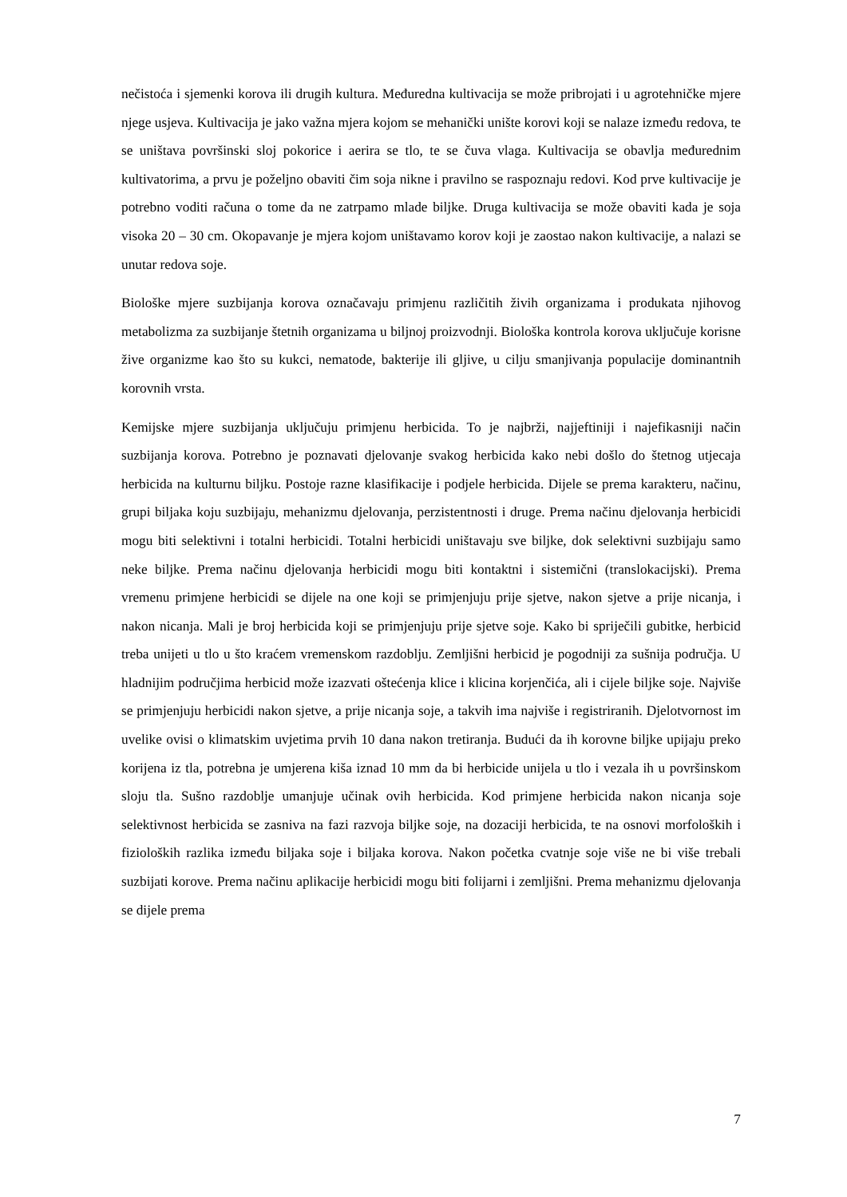nečistoća i sjemenki korova ili drugih kultura. Međuredna kultivacija se može pribrojati i u agrotehničke mjere njege usjeva. Kultivacija je jako važna mjera kojom se mehanički unište korovi koji se nalaze između redova, te se uništava površinski sloj pokorice i aerira se tlo, te se čuva vlaga. Kultivacija se obavlja međurednim kultivatorima, a prvu je poželjno obaviti čim soja nikne i pravilno se raspoznaju redovi. Kod prve kultivacije je potrebno voditi računa o tome da ne zatrpamo mlade biljke. Druga kultivacija se može obaviti kada je soja visoka 20 – 30 cm. Okopavanje je mjera kojom uništavamo korov koji je zaostao nakon kultivacije, a nalazi se unutar redova soje.
Biološke mjere suzbijanja korova označavaju primjenu različitih živih organizama i produkata njihovog metabolizma za suzbijanje štetnih organizama u biljnoj proizvodnji. Biološka kontrola korova uključuje korisne žive organizme kao što su kukci, nematode, bakterije ili gljive, u cilju smanjivanja populacije dominantnih korovnih vrsta.
Kemijske mjere suzbijanja uključuju primjenu herbicida. To je najbrži, najjeftiniji i najefikasniji način suzbijanja korova. Potrebno je poznavati djelovanje svakog herbicida kako nebi došlo do štetnog utjecaja herbicida na kulturnu biljku. Postoje razne klasifikacije i podjele herbicida. Dijele se prema karakteru, načinu, grupi biljaka koju suzbijaju, mehanizmu djelovanja, perzistentnosti i druge. Prema načinu djelovanja herbicidi mogu biti selektivni i totalni herbicidi. Totalni herbicidi uništavaju sve biljke, dok selektivni suzbijaju samo neke biljke. Prema načinu djelovanja herbicidi mogu biti kontaktni i sistemični (translokacijski). Prema vremenu primjene herbicidi se dijele na one koji se primjenjuju prije sjetve, nakon sjetve a prije nicanja, i nakon nicanja. Mali je broj herbicida koji se primjenjuju prije sjetve soje. Kako bi spriječili gubitke, herbicid treba unijeti u tlo u što kraćem vremenskom razdoblju. Zemljišni herbicid je pogodniji za sušnija područja. U hladnijim područjima herbicid može izazvati oštećenja klice i klicina korjenčića, ali i cijele biljke soje. Najviše se primjenjuju herbicidi nakon sjetve, a prije nicanja soje, a takvih ima najviše i registriranih. Djelotvornost im uvelike ovisi o klimatskim uvjetima prvih 10 dana nakon tretiranja. Budući da ih korovne biljke upijaju preko korijena iz tla, potrebna je umjerena kiša iznad 10 mm da bi herbicide unijela u tlo i vezala ih u površinskom sloju tla. Sušno razdoblje umanjuje učinak ovih herbicida. Kod primjene herbicida nakon nicanja soje selektivnost herbicida se zasniva na fazi razvoja biljke soje, na dozaciji herbicida, te na osnovi morfoloških i fizioloških razlika između biljaka soje i biljaka korova. Nakon početka cvatnje soje više ne bi više trebali suzbijati korove. Prema načinu aplikacije herbicidi mogu biti folijarni i zemljišni. Prema mehanizmu djelovanja se dijele prema
7